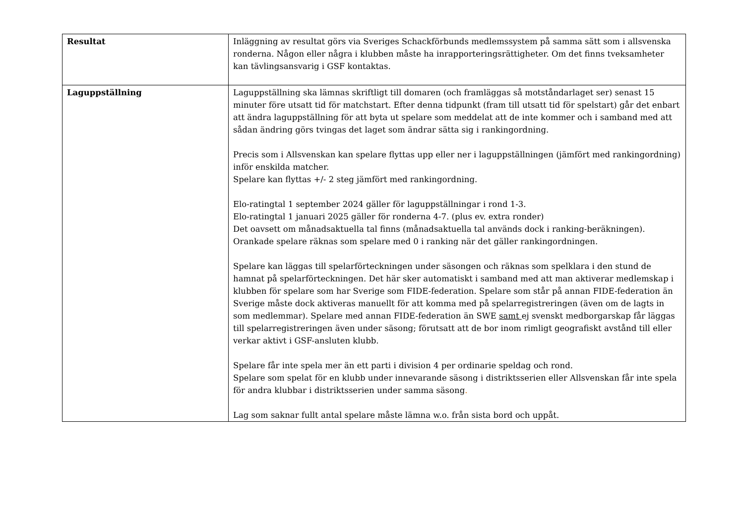| Resultat | Inläggning av resultat görs via Sveriges Schackförbunds medlemssystem på samma sätt som i allsvenska ronderna. Någon eller några i klubben måste ha inrapporteringsrättigheter. Om det finns tveksamheter kan tävlingsansvarig i GSF kontaktas. |
| Laguppställning | Laguppställning ska lämnas skriftligt till domaren (och framläggas så motståndarlaget ser) senast 15 minuter före utsatt tid för matchstart. Efter denna tidpunkt (fram till utsatt tid för spelstart) går det enbart att ändra laguppställning för att byta ut spelare som meddelat att de inte kommer och i samband med att sådan ändring görs tvingas det laget som ändrar sätta sig i rankingordning. Precis som i Allsvenskan kan spelare flyttas upp eller ner i laguppställningen (jämfört med rankingordning) inför enskilda matcher. Spelare kan flyttas +/- 2 steg jämfört med rankingordning. Elo-ratingtal 1 september 2024 gäller för laguppställningar i rond 1-3. Elo-ratingtal 1 januari 2025 gäller för ronderna 4-7. (plus ev. extra ronder) Det oavsett om månadsaktuella tal finns (månadsaktuella tal används dock i ranking-beräkningen). Orankade spelare räknas som spelare med 0 i ranking när det gäller rankingordningen. Spelare kan läggas till spelarförteckningen under säsongen och räknas som spelklara i den stund de hamnat på spelarförteckningen. Det här sker automatiskt i samband med att man aktiverar medlemskap i klubben för spelare som har Sverige som FIDE-federation. Spelare som står på annan FIDE-federation än Sverige måste dock aktiveras manuellt för att komma med på spelarregistreringen (även om de lagts in som medlemmar). Spelare med annan FIDE-federation än SWE samt ej svenskt medborgarskap får läggas till spelarregistreringen även under säsong; förutsatt att de bor inom rimligt geografiskt avstånd till eller verkar aktivt i GSF-ansluten klubb. Spelare får inte spela mer än ett parti i division 4 per ordinarie speldag och rond. Spelare som spelat för en klubb under innevarande säsong i distriktsserien eller Allsvenskan får inte spela för andra klubbar i distriktsserien under samma säsong . Lag som saknar fullt antal spelare måste lämna w.o. från sista bord och uppåt. |